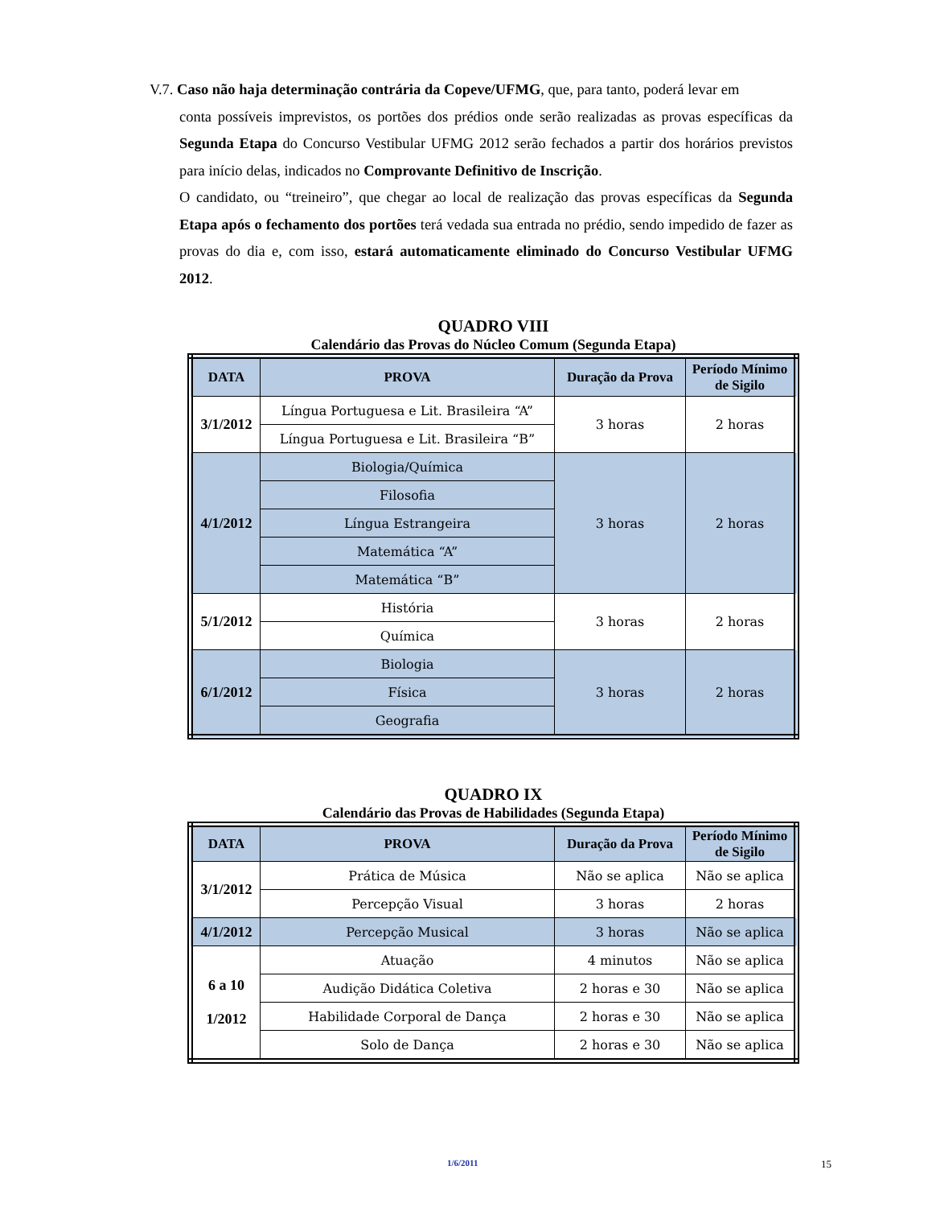V.7. Caso não haja determinação contrária da Copeve/UFMG, que, para tanto, poderá levar em
conta possíveis imprevistos, os portões dos prédios onde serão realizadas as provas específicas da Segunda Etapa do Concurso Vestibular UFMG 2012 serão fechados a partir dos horários previstos para início delas, indicados no Comprovante Definitivo de Inscrição.
O candidato, ou “treineiro”, que chegar ao local de realização das provas específicas da Segunda Etapa após o fechamento dos portões terá vedada sua entrada no prédio, sendo impedido de fazer as provas do dia e, com isso, estará automaticamente eliminado do Concurso Vestibular UFMG 2012.
QUADRO VIII
Calendário das Provas do Núcleo Comum (Segunda Etapa)
| DATA | PROVA | Duração da Prova | Período Mínimo de Sigilo |
| --- | --- | --- | --- |
| 3/1/2012 | Língua Portuguesa e Lit. Brasileira “A” | 3 horas | 2 horas |
| | Língua Portuguesa e Lit. Brasileira “B” | | |
| 4/1/2012 | Biologia/Química | 3 horas | 2 horas |
| | Filosofia | | |
| | Língua Estrangeira | | |
| | Matemática “A” | | |
| | Matemática “B” | | |
| 5/1/2012 | História | 3 horas | 2 horas |
| | Química | | |
| 6/1/2012 | Biologia | 3 horas | 2 horas |
| | Física | | |
| | Geografia | | |
QUADRO IX
Calendário das Provas de Habilidades (Segunda Etapa)
| DATA | PROVA | Duração da Prova | Período Mínimo de Sigilo |
| --- | --- | --- | --- |
| 3/1/2012 | Prática de Música | Não se aplica | Não se aplica |
| | Percepção Visual | 3 horas | 2 horas |
| 4/1/2012 | Percepção Musical | 3 horas | Não se aplica |
| 6 a 10 1/2012 | Atuação | 4 minutos | Não se aplica |
| | Audição Didática Coletiva | 2 horas e 30 | Não se aplica |
| | Habilidade Corporal de Dança | 2 horas e 30 | Não se aplica |
| | Solo de Dança | 2 horas e 30 | Não se aplica |
1/6/2011 15